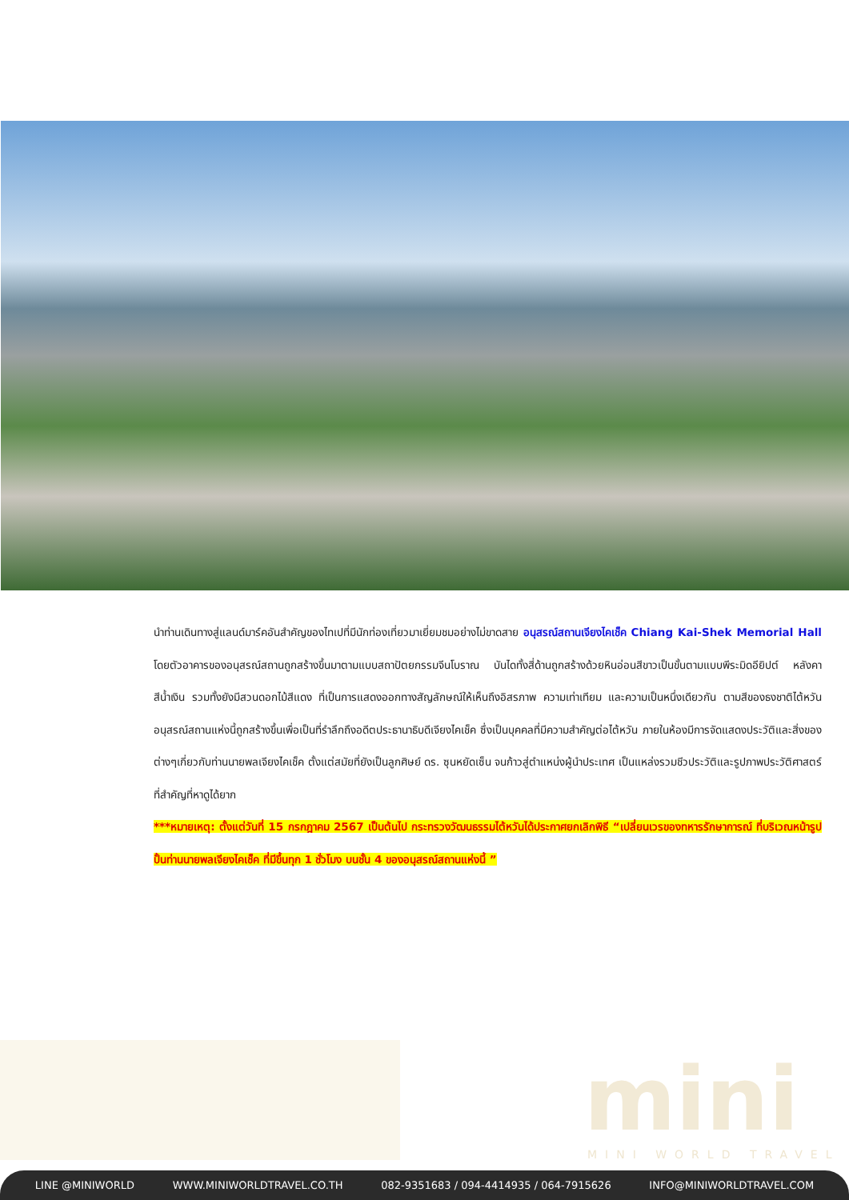นำท่านเดินทางสู่แลนด์มาร์คอันสำคัญของไทเปที่มีนักท่องเที่ยวมาเยี่ยมชมอย่างไม่ขาดสาย อนุสรณ์สถานเจียงไคเช็ค Chiang Kai-Shek Memorial Hall โดยตัวอาคารของอนุสรณ์สถานถูกสร้างขึ้นมาตามแบบสถาปัตยกรรมจีนโบราณ บันไดทั้งสี่ด้านถูกสร้างด้วยหินอ่อนสีขาวเป็นขั้นตามแบบพีระมิดอียิปต์ หลังคาสีน้ำเงิน รวมทั้งยังมีสวนดอกไม้สีแดง ที่เป็นการแสดงออกทางสัญลักษณ์ให้เห็นถึงอิสรภาพ ความเท่าเทียม และความเป็นหนึ่งเดียวกัน ตามสีของธงชาติไต้หวัน อนุสรณ์สถานแห่งนี้ถูกสร้างขึ้นเพื่อเป็นที่รำลึกถึงอดีตประธานาธิบดีเจียงไคเช็ค ซึ่งเป็นบุคคลที่มีความสำคัญต่อไต้หวัน ภายในห้องมีการจัดแสดงประวัติและสิ่งของต่างๆเกี่ยวกับท่านนายพลเจียงไคเช็ค ตั้งแต่สมัยที่ยังเป็นลูกศิษย์ ดร. ซุนหยัดเซ็น จนก้าวสู่ตำแหน่งผู้นำประเทศ เป็นแหล่งรวมชีวประวัติและรูปภาพประวัติศาสตร์ที่สำคัญที่หาดูได้ยาก
***หมายเหตุ: ตั้งแต่วันที่ 15 กรกฎาคม 2567 เป็นต้นไป กระทรวงวัฒนธรรมไต้หวันได้ประกาศยกเลิกพิธี “เปลี่ยนเวรของทหารรักษาการณ์ ที่บริเวณหน้ารูปปั้นท่านนายพลเจียงไคเช็ค ที่มีขึ้นทุก 1 ชั่วโมง บนชั้น 4 ของอนุสรณ์สถานแห่งนี้ ”
mini
MINI WORLD TRAVEL
LINE @MINIWORLD WWW.MINIWORLDTRAVEL.CO.TH 082-9351683 / 094-4414935 / 064-7915626 INFO@MINIWORLDTRAVEL.COM